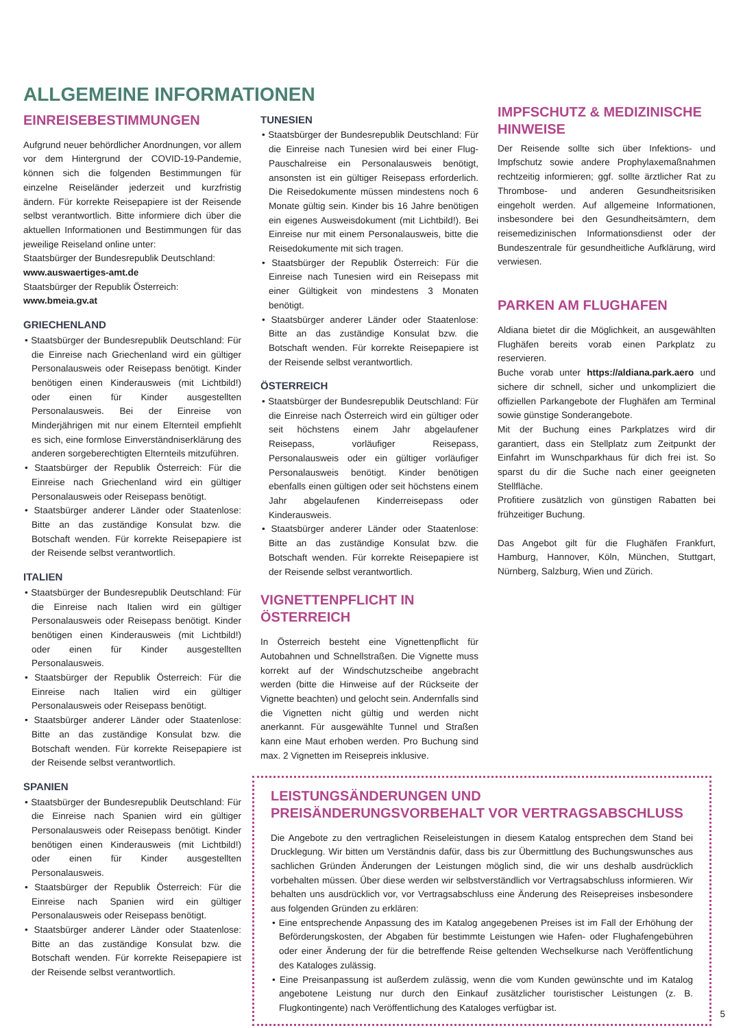ALLGEMEINE INFORMATIONEN
EINREISEBESTIMMUNGEN
Aufgrund neuer behördlicher Anordnungen, vor allem vor dem Hintergrund der COVID-19-Pandemie, können sich die folgenden Bestimmungen für einzelne Reiseländer jederzeit und kurzfristig ändern. Für korrekte Reisepapiere ist der Reisende selbst verantwortlich. Bitte informiere dich über die aktuellen Informationen und Bestimmungen für das jeweilige Reiseland online unter:
Staatsbürger der Bundesrepublik Deutschland:
www.auswaertiges-amt.de
Staatsbürger der Republik Österreich:
www.bmeia.gv.at
GRIECHENLAND
• Staatsbürger der Bundesrepublik Deutschland: Für die Einreise nach Griechenland wird ein gültiger Personalausweis oder Reisepass benötigt. Kinder benötigen einen Kinderausweis (mit Lichtbild!) oder einen für Kinder ausgestellten Personalausweis. Bei der Einreise von Minderjährigen mit nur einem Elternteil empfiehlt es sich, eine formlose Einverständniserklärung des anderen sorgeberechtigten Elternteils mitzuführen.
• Staatsbürger der Republik Österreich: Für die Einreise nach Griechenland wird ein gültiger Personalausweis oder Reisepass benötigt.
• Staatsbürger anderer Länder oder Staatenlose: Bitte an das zuständige Konsulat bzw. die Botschaft wenden. Für korrekte Reisepapiere ist der Reisende selbst verantwortlich.
ITALIEN
• Staatsbürger der Bundesrepublik Deutschland: Für die Einreise nach Italien wird ein gültiger Personalausweis oder Reisepass benötigt. Kinder benötigen einen Kinderausweis (mit Lichtbild!) oder einen für Kinder ausgestellten Personalausweis.
• Staatsbürger der Republik Österreich: Für die Einreise nach Italien wird ein gültiger Personalausweis oder Reisepass benötigt.
• Staatsbürger anderer Länder oder Staatenlose: Bitte an das zuständige Konsulat bzw. die Botschaft wenden. Für korrekte Reisepapiere ist der Reisende selbst verantwortlich.
SPANIEN
• Staatsbürger der Bundesrepublik Deutschland: Für die Einreise nach Spanien wird ein gültiger Personalausweis oder Reisepass benötigt. Kinder benötigen einen Kinderausweis (mit Lichtbild!) oder einen für Kinder ausgestellten Personalausweis.
• Staatsbürger der Republik Österreich: Für die Einreise nach Spanien wird ein gültiger Personalausweis oder Reisepass benötigt.
• Staatsbürger anderer Länder oder Staatenlose: Bitte an das zuständige Konsulat bzw. die Botschaft wenden. Für korrekte Reisepapiere ist der Reisende selbst verantwortlich.
TUNESIEN
• Staatsbürger der Bundesrepublik Deutschland: Für die Einreise nach Tunesien wird bei einer Flug-Pauschalreise ein Personalausweis benötigt, ansonsten ist ein gültiger Reisepass erforderlich. Die Reisedokumente müssen mindestens noch 6 Monate gültig sein. Kinder bis 16 Jahre benötigen ein eigenes Ausweisdokument (mit Lichtbild!). Bei Einreise nur mit einem Personalausweis, bitte die Reisedokumente mit sich tragen.
• Staatsbürger der Republik Österreich: Für die Einreise nach Tunesien wird ein Reisepass mit einer Gültigkeit von mindestens 3 Monaten benötigt.
• Staatsbürger anderer Länder oder Staatenlose: Bitte an das zuständige Konsulat bzw. die Botschaft wenden. Für korrekte Reisepapiere ist der Reisende selbst verantwortlich.
ÖSTERREICH
• Staatsbürger der Bundesrepublik Deutschland: Für die Einreise nach Österreich wird ein gültiger oder seit höchstens einem Jahr abgelaufener Reisepass, vorläufiger Reisepass, Personalausweis oder ein gültiger vorläufiger Personalausweis benötigt. Kinder benötigen ebenfalls einen gültigen oder seit höchstens einem Jahr abgelaufenen Kinderreisepass oder Kinderausweis.
• Staatsbürger anderer Länder oder Staatenlose: Bitte an das zuständige Konsulat bzw. die Botschaft wenden. Für korrekte Reisepapiere ist der Reisende selbst verantwortlich.
VIGNETTENPFLICHT IN ÖSTERREICH
In Österreich besteht eine Vignettenpflicht für Autobahnen und Schnellstraßen. Die Vignette muss korrekt auf der Windschutzscheibe angebracht werden (bitte die Hinweise auf der Rückseite der Vignette beachten) und gelocht sein. Andernfalls sind die Vignetten nicht gültig und werden nicht anerkannt. Für ausgewählte Tunnel und Straßen kann eine Maut erhoben werden. Pro Buchung sind max. 2 Vignetten im Reisepreis inklusive.
IMPFSCHUTZ & MEDIZINISCHE HINWEISE
Der Reisende sollte sich über Infektions- und Impfschutz sowie andere Prophylaxemaßnahmen rechtzeitig informieren; ggf. sollte ärztlicher Rat zu Thrombose- und anderen Gesundheitsrisiken eingeholt werden. Auf allgemeine Informationen, insbesondere bei den Gesundheitsämtern, dem reisemedizinischen Informationsdienst oder der Bundeszentrale für gesundheitliche Aufklärung, wird verwiesen.
PARKEN AM FLUGHAFEN
Aldiana bietet dir die Möglichkeit, an ausgewählten Flughäfen bereits vorab einen Parkplatz zu reservieren.
Buche vorab unter https://aldiana.park.aero und sichere dir schnell, sicher und unkompliziert die offiziellen Parkangebote der Flughäfen am Terminal sowie günstige Sonderangebote.
Mit der Buchung eines Parkplatzes wird dir garantiert, dass ein Stellplatz zum Zeitpunkt der Einfahrt im Wunschparkhaus für dich frei ist. So sparst du dir die Suche nach einer geeigneten Stellfläche.
Profitiere zusätzlich von günstigen Rabatten bei frühzeitiger Buchung.
Das Angebot gilt für die Flughäfen Frankfurt, Hamburg, Hannover, Köln, München, Stuttgart, Nürnberg, Salzburg, Wien und Zürich.
LEISTUNGSÄNDERUNGEN UND PREISÄNDERUNGSVORBEHALT VOR VERTRAGSABSCHLUSS
Die Angebote zu den vertraglichen Reiseleistungen in diesem Katalog entsprechen dem Stand bei Drucklegung. Wir bitten um Verständnis dafür, dass bis zur Übermittlung des Buchungswunsches aus sachlichen Gründen Änderungen der Leistungen möglich sind, die wir uns deshalb ausdrücklich vorbehalten müssen. Über diese werden wir selbstverständlich vor Vertragsabschluss informieren. Wir behalten uns ausdrücklich vor, vor Vertragsabschluss eine Änderung des Reisepreises insbesondere aus folgenden Gründen zu erklären:
• Eine entsprechende Anpassung des im Katalog angegebenen Preises ist im Fall der Erhöhung der Beförderungskosten, der Abgaben für bestimmte Leistungen wie Hafen- oder Flughafengebühren oder einer Änderung der für die betreffende Reise geltenden Wechselkurse nach Veröffentlichung des Kataloges zulässig.
• Eine Preisanpassung ist außerdem zulässig, wenn die vom Kunden gewünschte und im Katalog angebotene Leistung nur durch den Einkauf zusätzlicher touristischer Leistungen (z. B. Flugkontingente) nach Veröffentlichung des Kataloges verfügbar ist.
5